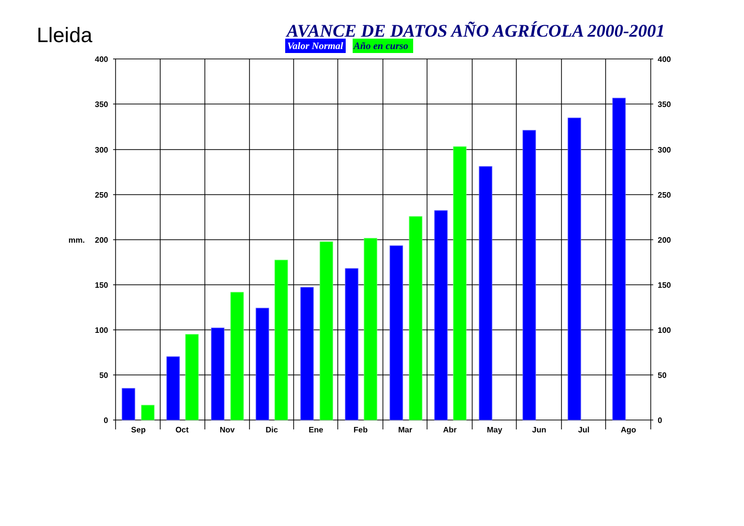Lleida
AVANCE DE DATOS AÑO AGRÍCOLA 2000-2001
Valor Normal
Año en curso
mm.
400
350
300
250
200
150
100
50
0
400
350
300
250
200
150
100
50
0
Sep
Oct
Nov
Dic
Ene
Feb
Mar
Abr
May
Jun
Jul
Ago